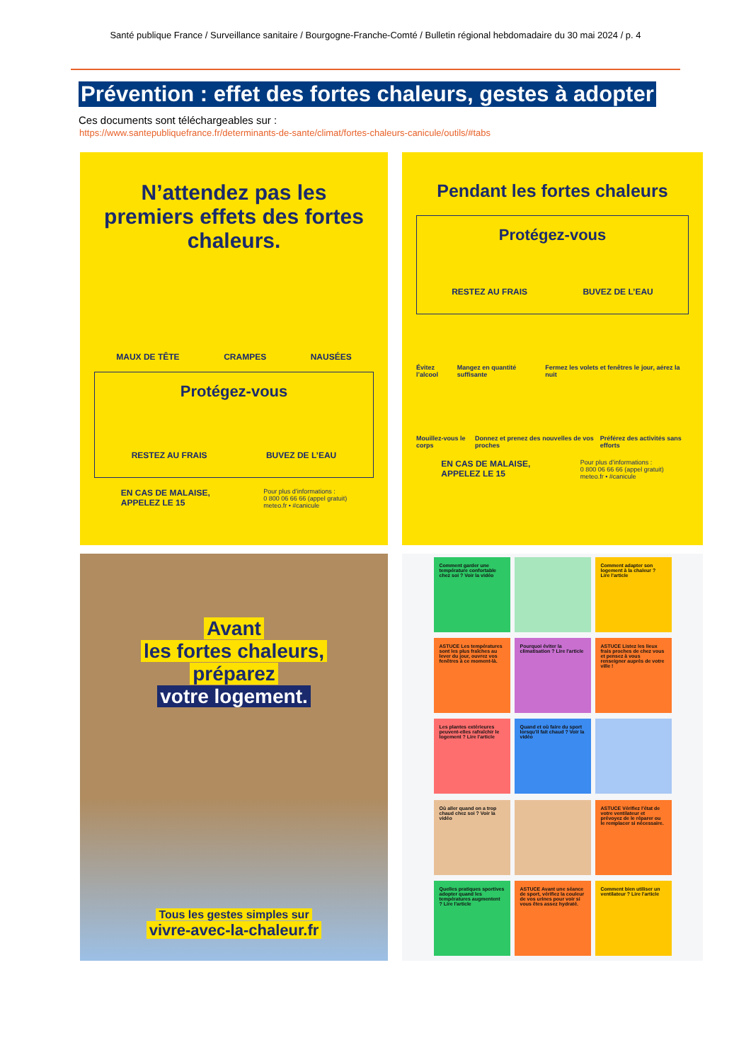Santé publique France / Surveillance sanitaire / Bourgogne-Franche-Comté / Bulletin régional hebdomadaire du 30 mai 2024 / p. 4
Prévention : effet des fortes chaleurs, gestes à adopter
Ces documents sont téléchargeables sur :
https://www.santepubliquefrance.fr/determinants-de-sante/climat/fortes-chaleurs-canicule/outils/#tabs
N’attendez pas les premiers effets des fortes chaleurs.
MAUX DE TÊTE CRAMPES NAUSÉES
Protégez-vous
RESTEZ AU FRAIS BUVEZ DE L’EAU
EN CAS DE MALAISE,
APPELEZ LE 15 Pour plus d’informations :
0 800 06 66 66 (appel gratuit)
meteo.fr • #canicule
Pendant les fortes chaleurs
Protégez-vous
RESTEZ AU FRAIS BUVEZ DE L’EAU
Évitez l’alcool Mangez en quantité suffisante Fermez les volets et fenêtres le jour, aérez la nuit
Mouillez-vous le corps Donnez et prenez des nouvelles de vos proches Préférez des activités sans efforts
EN CAS DE MALAISE,
APPELEZ LE 15 Pour plus d’informations :
0 800 06 66 66 (appel gratuit)
meteo.fr • #canicule
Avant
les fortes chaleurs,
préparez
votre logement.
Tous les gestes simples sur
vivre-avec-la-chaleur.fr
Comment garder une température confortable chez soi ? Voir la vidéo
Comment adapter son logement à la chaleur ? Lire l'article
ASTUCE Les températures sont les plus fraîches au lever du jour, ouvrez vos fenêtres à ce moment-là.
Pourquoi éviter la climatisation ? Lire l'article
ASTUCE Listez les lieux frais proches de chez vous et pensez à vous renseigner auprès de votre ville !
Les plantes extérieures peuvent-elles rafraîchir le logement ? Lire l'article
Quand et où faire du sport lorsqu'il fait chaud ? Voir la vidéo
Où aller quand on a trop chaud chez soi ? Voir la vidéo
ASTUCE Vérifiez l'état de votre ventilateur et prévoyez de le réparer ou le remplacer si nécessaire.
Quelles pratiques sportives adopter quand les températures augmentent ? Lire l'article
ASTUCE Avant une séance de sport, vérifiez la couleur de vos urines pour voir si vous êtes assez hydraté.
Comment bien utiliser un ventilateur ? Lire l'article